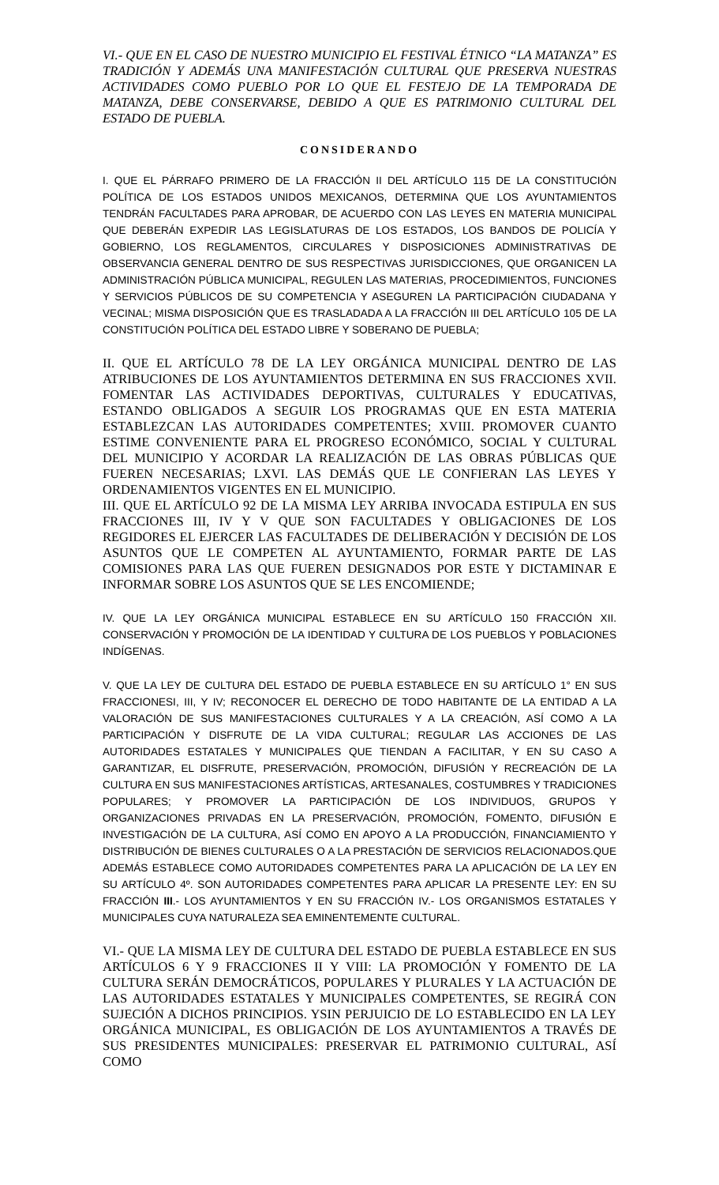VI.- QUE EN EL CASO DE NUESTRO MUNICIPIO EL FESTIVAL ÉTNICO “LA MATANZA” ES TRADICIÓN Y ADEMÁS UNA MANIFESTACIÓN CULTURAL QUE PRESERVA NUESTRAS ACTIVIDADES COMO PUEBLO POR LO QUE EL FESTEJO DE LA TEMPORADA DE MATANZA, DEBE CONSERVARSE, DEBIDO A QUE ES PATRIMONIO CULTURAL DEL ESTADO DE PUEBLA.
CONSIDERANDO
I. QUE EL PÁRRAFO PRIMERO DE LA FRACCIÓN II DEL ARTÍCULO 115 DE LA CONSTITUCIÓN POLÍTICA DE LOS ESTADOS UNIDOS MEXICANOS, DETERMINA QUE LOS AYUNTAMIENTOS TENDRÁN FACULTADES PARA APROBAR, DE ACUERDO CON LAS LEYES EN MATERIA MUNICIPAL QUE DEBERÁN EXPEDIR LAS LEGISLATURAS DE LOS ESTADOS, LOS BANDOS DE POLICÍA Y GOBIERNO, LOS REGLAMENTOS, CIRCULARES Y DISPOSICIONES ADMINISTRATIVAS DE OBSERVANCIA GENERAL DENTRO DE SUS RESPECTIVAS JURISDICCIONES, QUE ORGANICEN LA ADMINISTRACIÓN PÚBLICA MUNICIPAL, REGULEN LAS MATERIAS, PROCEDIMIENTOS, FUNCIONES Y SERVICIOS PÚBLICOS DE SU COMPETENCIA Y ASEGUREN LA PARTICIPACIÓN CIUDADANA Y VECINAL; MISMA DISPOSICIÓN QUE ES TRASLADADA A LA FRACCIÓN III DEL ARTÍCULO 105 DE LA CONSTITUCIÓN POLÍTICA DEL ESTADO LIBRE Y SOBERANO DE PUEBLA;
II. QUE EL ARTÍCULO 78 DE LA LEY ORGÁNICA MUNICIPAL DENTRO DE LAS ATRIBUCIONES DE LOS AYUNTAMIENTOS DETERMINA EN SUS FRACCIONES XVII. FOMENTAR LAS ACTIVIDADES DEPORTIVAS, CULTURALES Y EDUCATIVAS, ESTANDO OBLIGADOS A SEGUIR LOS PROGRAMAS QUE EN ESTA MATERIA ESTABLEZCAN LAS AUTORIDADES COMPETENTES; XVIII. PROMOVER CUANTO ESTIME CONVENIENTE PARA EL PROGRESO ECONÓMICO, SOCIAL Y CULTURAL DEL MUNICIPIO Y ACORDAR LA REALIZACIÓN DE LAS OBRAS PÚBLICAS QUE FUEREN NECESARIAS; LXVI. LAS DEMÁS QUE LE CONFIERAN LAS LEYES Y ORDENAMIENTOS VIGENTES EN EL MUNICIPIO.
III. QUE EL ARTÍCULO 92 DE LA MISMA LEY ARRIBA INVOCADA ESTIPULA EN SUS FRACCIONES III, IV Y V QUE SON FACULTADES Y OBLIGACIONES DE LOS REGIDORES EL EJERCER LAS FACULTADES DE DELIBERACIÓN Y DECISIÓN DE LOS ASUNTOS QUE LE COMPETEN AL AYUNTAMIENTO, FORMAR PARTE DE LAS COMISIONES PARA LAS QUE FUEREN DESIGNADOS POR ESTE Y DICTAMINAR E INFORMAR SOBRE LOS ASUNTOS QUE SE LES ENCOMIENDE;
IV. QUE LA LEY ORGÁNICA MUNICIPAL ESTABLECE EN SU ARTÍCULO 150 FRACCIÓN XII. CONSERVACIÓN Y PROMOCIÓN DE LA IDENTIDAD Y CULTURA DE LOS PUEBLOS Y POBLACIONES INDÍGENAS.
V. QUE LA LEY DE CULTURA DEL ESTADO DE PUEBLA ESTABLECE EN SU ARTÍCULO 1° EN SUS FRACCIONESI, III, Y IV; RECONOCER EL DERECHO DE TODO HABITANTE DE LA ENTIDAD A LA VALORACIÓN DE SUS MANIFESTACIONES CULTURALES Y A LA CREACIÓN, ASÍ COMO A LA PARTICIPACIÓN Y DISFRUTE DE LA VIDA CULTURAL; REGULAR LAS ACCIONES DE LAS AUTORIDADES ESTATALES Y MUNICIPALES QUE TIENDAN A FACILITAR, Y EN SU CASO A GARANTIZAR, EL DISFRUTE, PRESERVACIÓN, PROMOCIÓN, DIFUSIÓN Y RECREACIÓN DE LA CULTURA EN SUS MANIFESTACIONES ARTÍSTICAS, ARTESANALES, COSTUMBRES Y TRADICIONES POPULARES; Y PROMOVER LA PARTICIPACIÓN DE LOS INDIVIDUOS, GRUPOS Y ORGANIZACIONES PRIVADAS EN LA PRESERVACIÓN, PROMOCIÓN, FOMENTO, DIFUSIÓN E INVESTIGACIÓN DE LA CULTURA, ASÍ COMO EN APOYO A LA PRODUCCIÓN, FINANCIAMIENTO Y DISTRIBUCIÓN DE BIENES CULTURALES O A LA PRESTACIÓN DE SERVICIOS RELACIONADOS.QUE ADEMÁS ESTABLECE COMO AUTORIDADES COMPETENTES PARA LA APLICACIÓN DE LA LEY EN SU ARTÍCULO 4º. SON AUTORIDADES COMPETENTES PARA APLICAR LA PRESENTE LEY: EN SU FRACCIÓN III.- LOS AYUNTAMIENTOS Y EN SU FRACCIÓN IV.- LOS ORGANISMOS ESTATALES Y MUNICIPALES CUYA NATURALEZA SEA EMINENTEMENTE CULTURAL.
VI.- QUE LA MISMA LEY DE CULTURA DEL ESTADO DE PUEBLA ESTABLECE EN SUS ARTÍCULOS 6 Y 9 FRACCIONES II Y VIII: LA PROMOCIÓN Y FOMENTO DE LA CULTURA SERÁN DEMOCRÁTICOS, POPULARES Y PLURALES Y LA ACTUACIÓN DE LAS AUTORIDADES ESTATALES Y MUNICIPALES COMPETENTES, SE REGIRÁ CON SUJECIÓN A DICHOS PRINCIPIOS. YSIN PERJUICIO DE LO ESTABLECIDO EN LA LEY ORGÁNICA MUNICIPAL, ES OBLIGACIÓN DE LOS AYUNTAMIENTOS A TRAVÉS DE SUS PRESIDENTES MUNICIPALES: PRESERVAR EL PATRIMONIO CULTURAL, ASÍ COMO